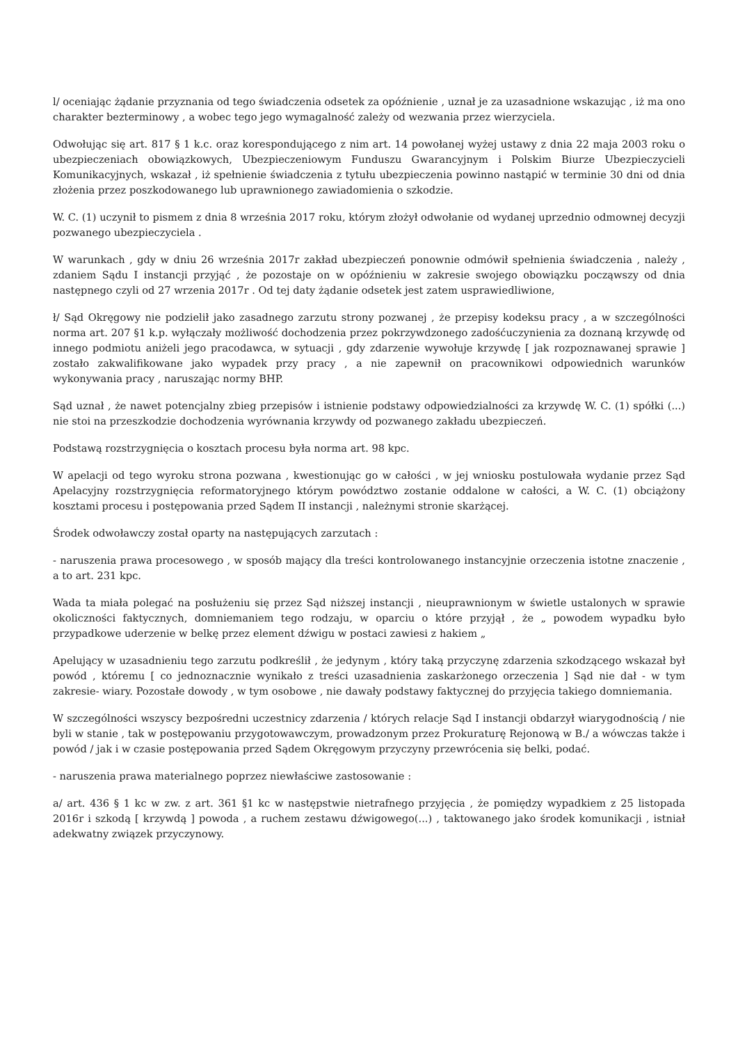l/ oceniając żądanie przyznania od tego świadczenia odsetek za opóźnienie , uznał je za uzasadnione wskazując , iż ma ono charakter bezterminowy , a wobec tego jego wymagalność zależy od wezwania przez wierzyciela.
Odwołując się art. 817 § 1 k.c. oraz korespondującego z nim art. 14 powołanej wyżej ustawy z dnia 22 maja 2003 roku o ubezpieczeniach obowiązkowych, Ubezpieczeniowym Funduszu Gwarancyjnym i Polskim Biurze Ubezpieczycieli Komunikacyjnych, wskazał , iż spełnienie świadczenia z tytułu ubezpieczenia powinno nastąpić w terminie 30 dni od dnia złożenia przez poszkodowanego lub uprawnionego zawiadomienia o szkodzie.
W. C. (1) uczynił to pismem z dnia 8 września 2017 roku, którym złożył odwołanie od wydanej uprzednio odmownej decyzji pozwanego ubezpieczyciela .
W warunkach , gdy w dniu 26 września 2017r zakład ubezpieczeń ponownie odmówił spełnienia świadczenia , należy , zdaniem Sądu I instancji przyjąć , że pozostaje on w opóźnieniu w zakresie swojego obowiązku począwszy od dnia następnego czyli od 27 wrzenia 2017r . Od tej daty żądanie odsetek jest zatem usprawiedliwione,
ł/ Sąd Okręgowy nie podzielił jako zasadnego zarzutu strony pozwanej , że przepisy kodeksu pracy , a w szczególności norma art. 207 §1 k.p. wyłączały możliwość dochodzenia przez pokrzywdzonego zadośćuczynienia za doznaną krzywdę od innego podmiotu aniżeli jego pracodawca, w sytuacji , gdy zdarzenie wywołuje krzywdę [ jak rozpoznawanej sprawie ] zostało zakwalifikowane jako wypadek przy pracy , a nie zapewnił on pracownikowi odpowiednich warunków wykonywania pracy , naruszając normy BHP.
Sąd uznał , że nawet potencjalny zbieg przepisów i istnienie podstawy odpowiedzialności za krzywdę W. C. (1) spółki (...) nie stoi na przeszkodzie dochodzenia wyrównania krzywdy od pozwanego zakładu ubezpieczeń.
Podstawą rozstrzygnięcia o kosztach procesu była norma art. 98 kpc.
W apelacji od tego wyroku strona pozwana , kwestionując go w całości , w jej wniosku postulowała wydanie przez Sąd Apelacyjny rozstrzygnięcia reformatoryjnego którym powództwo zostanie oddalone w całości, a W. C. (1) obciążony kosztami procesu i postępowania przed Sądem II instancji , należnymi stronie skarżącej.
Środek odwoławczy został oparty na następujących zarzutach :
- naruszenia prawa procesowego , w sposób mający dla treści kontrolowanego instancyjnie orzeczenia istotne znaczenie , a to art. 231 kpc.
Wada ta miała polegać na posłużeniu się przez Sąd niższej instancji , nieuprawnionym w świetle ustalonych w sprawie okoliczności faktycznych, domniemaniem tego rodzaju, w oparciu o które przyjął , że „ powodem wypadku było przypadkowe uderzenie w belkę przez element dźwigu w postaci zawiesi z hakiem „
Apelujący w uzasadnieniu tego zarzutu podkreślił , że jedynym , który taką przyczynę zdarzenia szkodzącego wskazał był powód , któremu [ co jednoznacznie wynikało z treści uzasadnienia zaskarżonego orzeczenia ] Sąd nie dał - w tym zakresie- wiary. Pozostałe dowody , w tym osobowe , nie dawały podstawy faktycznej do przyjęcia takiego domniemania.
W szczególności wszyscy bezpośredni uczestnicy zdarzenia / których relacje Sąd I instancji obdarzył wiarygodnością / nie byli w stanie , tak w postępowaniu przygotowawczym, prowadzonym przez Prokuraturę Rejonową w B./ a wówczas także i powód / jak i w czasie postępowania przed Sądem Okręgowym przyczyny przewrócenia się belki, podać.
- naruszenia prawa materialnego poprzez niewłaściwe zastosowanie :
a/ art. 436 § 1 kc w zw. z art. 361 §1 kc w następstwie nietrafnego przyjęcia , że pomiędzy wypadkiem z 25 listopada 2016r i szkodą [ krzywdą ] powoda , a ruchem zestawu dźwigowego(...) , taktowanego jako środek komunikacji , istniał adekwatny związek przyczynowy.